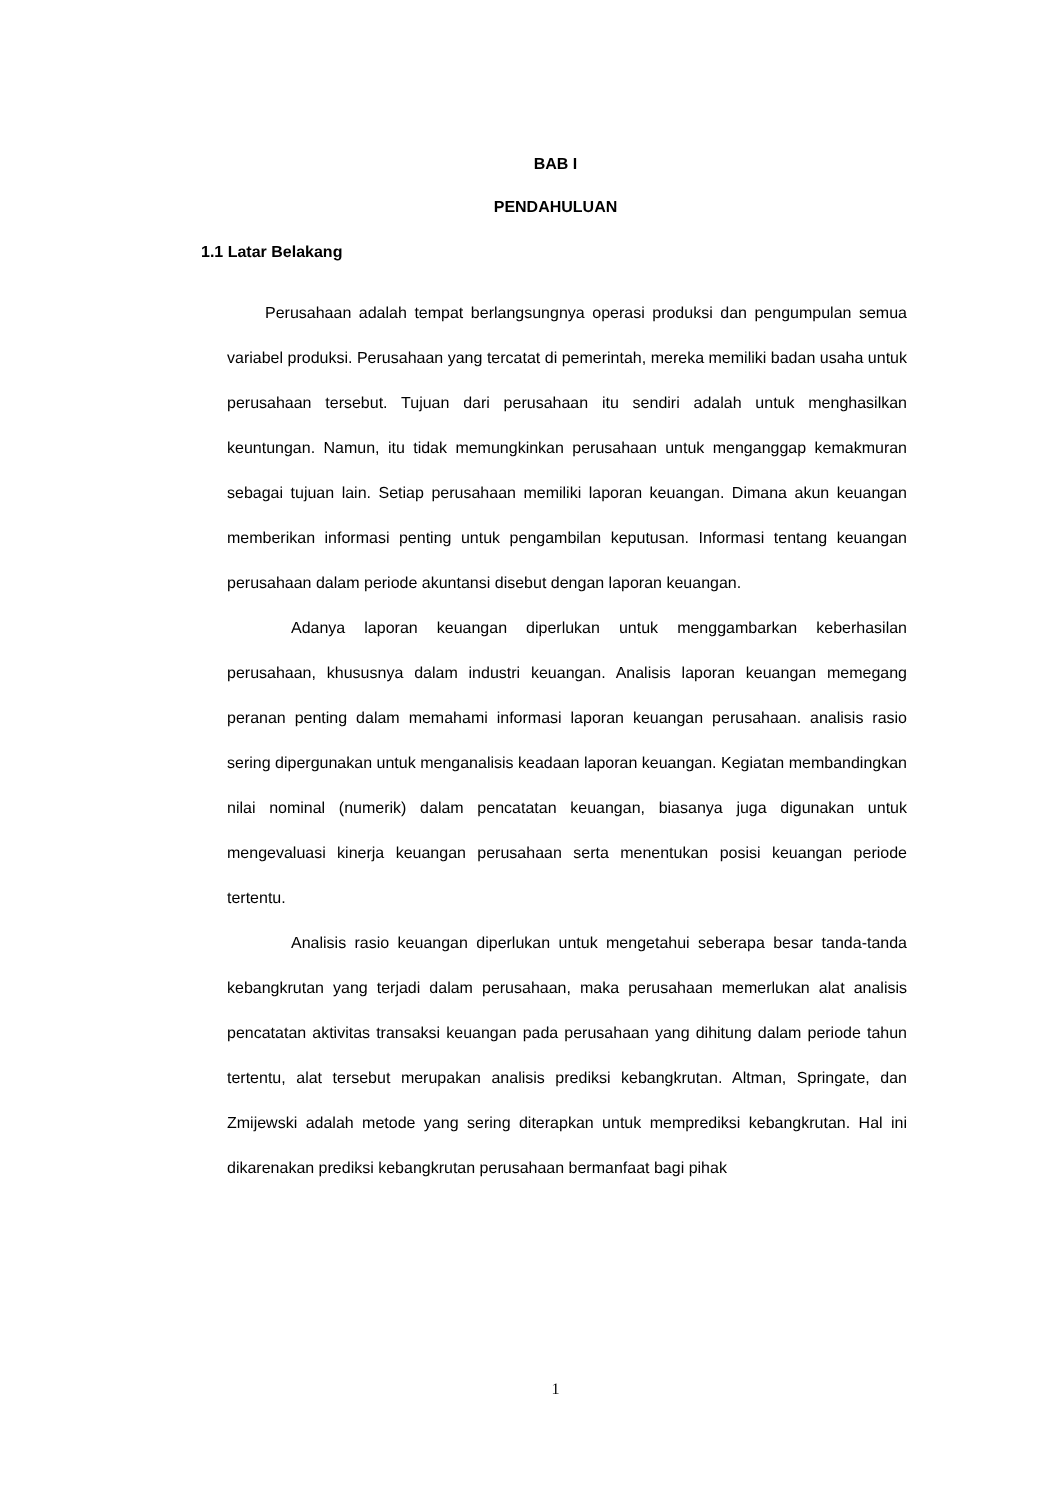BAB I
PENDAHULUAN
1.1 Latar Belakang
Perusahaan adalah tempat berlangsungnya operasi produksi dan pengumpulan semua variabel produksi. Perusahaan yang tercatat di pemerintah, mereka memiliki badan usaha untuk perusahaan tersebut. Tujuan dari perusahaan itu sendiri adalah untuk menghasilkan keuntungan. Namun, itu tidak memungkinkan perusahaan untuk menganggap kemakmuran sebagai tujuan lain. Setiap perusahaan memiliki laporan keuangan. Dimana akun keuangan memberikan informasi penting untuk pengambilan keputusan. Informasi tentang keuangan perusahaan dalam periode akuntansi disebut dengan laporan keuangan.
Adanya laporan keuangan diperlukan untuk menggambarkan keberhasilan perusahaan, khususnya dalam industri keuangan. Analisis laporan keuangan memegang peranan penting dalam memahami informasi laporan keuangan perusahaan. analisis rasio sering dipergunakan untuk menganalisis keadaan laporan keuangan. Kegiatan membandingkan nilai nominal (numerik) dalam pencatatan keuangan, biasanya juga digunakan untuk mengevaluasi kinerja keuangan perusahaan serta menentukan posisi keuangan periode tertentu.
Analisis rasio keuangan diperlukan untuk mengetahui seberapa besar tanda-tanda kebangkrutan yang terjadi dalam perusahaan, maka perusahaan memerlukan alat analisis pencatatan aktivitas transaksi keuangan pada perusahaan yang dihitung dalam periode tahun tertentu, alat tersebut merupakan analisis prediksi kebangkrutan. Altman, Springate, dan Zmijewski adalah metode yang sering diterapkan untuk memprediksi kebangkrutan. Hal ini dikarenakan prediksi kebangkrutan perusahaan bermanfaat bagi pihak
1